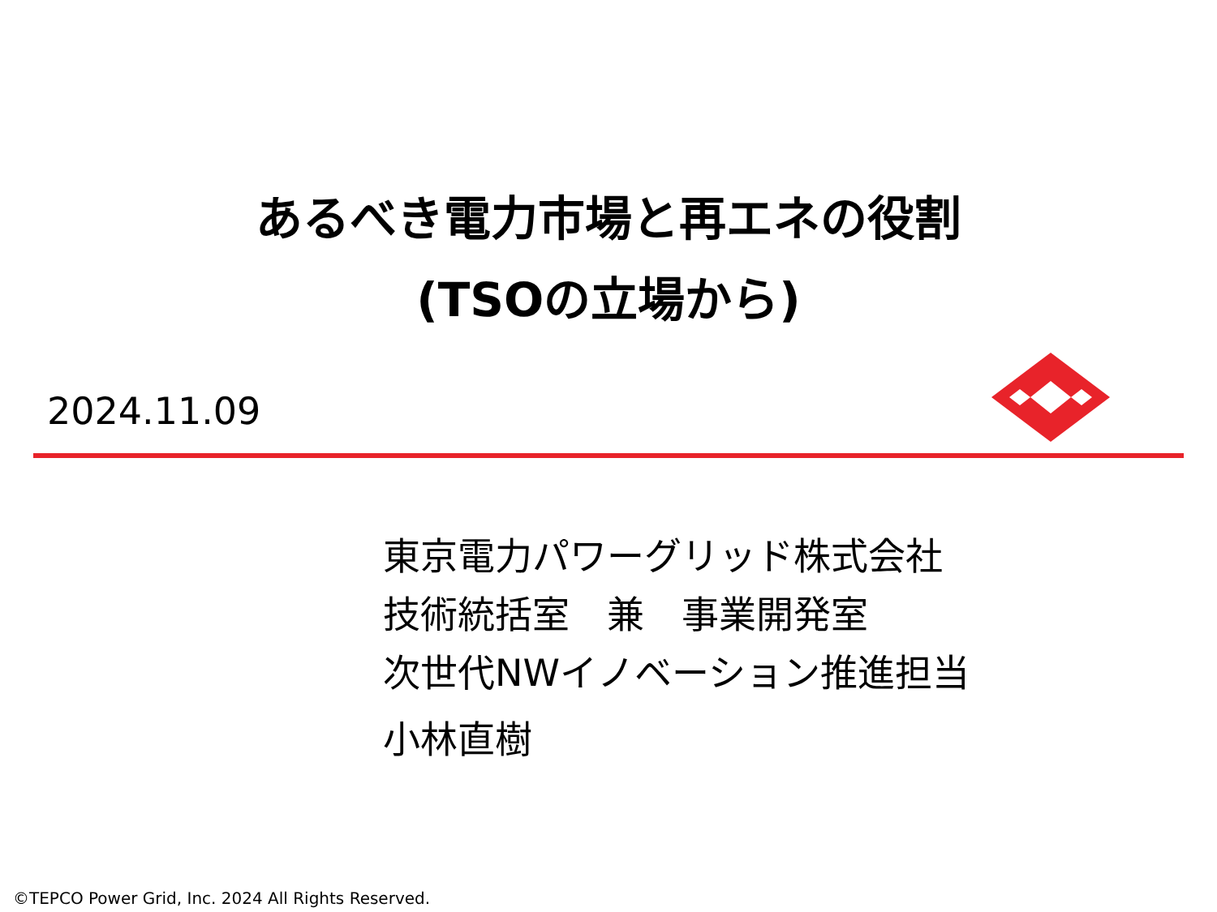あるべき電力市場と再エネの役割
(TSOの立場から)
2024.11.09
東京電力パワーグリッド株式会社
技術統括室　兼　事業開発室
次世代NWイノベーション推進担当
小林直樹
©TEPCO Power Grid, Inc. 2024 All Rights Reserved.